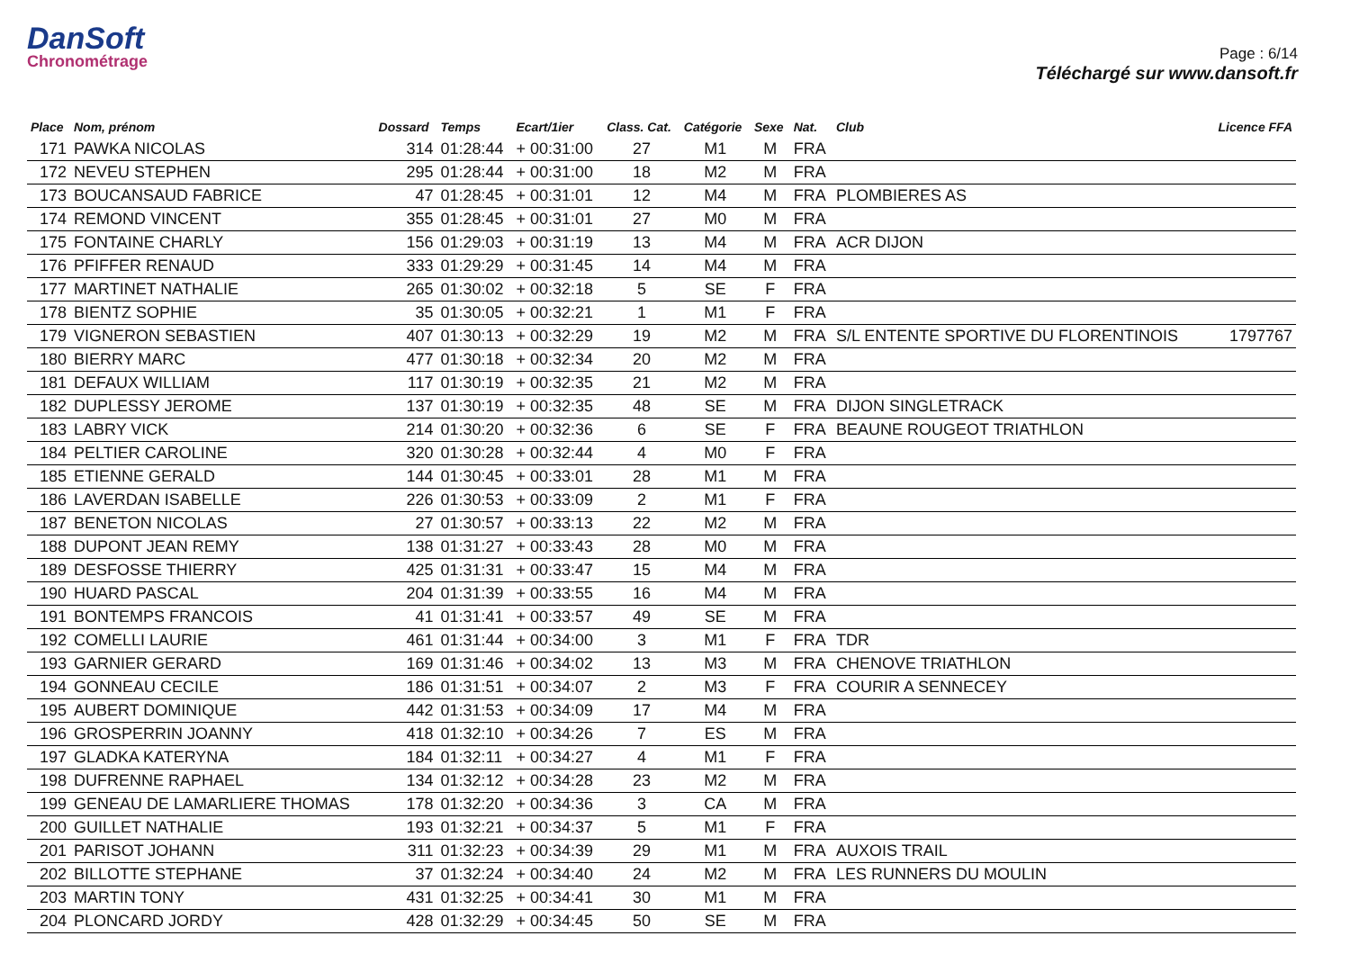DanSoft
Chronométrage
Page : 6/14
Téléchargé sur www.dansoft.fr
| Place | Nom, prénom | Dossard | Temps | Ecart/1ier | Class. Cat. | Catégorie | Sexe | Nat. | Club | Licence FFA |
| --- | --- | --- | --- | --- | --- | --- | --- | --- | --- | --- |
| 171 | PAWKA NICOLAS | 314 | 01:28:44 | + 00:31:00 | 27 | M1 | M | FRA | | |
| 172 | NEVEU STEPHEN | 295 | 01:28:44 | + 00:31:00 | 18 | M2 | M | FRA | | |
| 173 | BOUCANSAUD FABRICE | 47 | 01:28:45 | + 00:31:01 | 12 | M4 | M | FRA | PLOMBIERES AS | |
| 174 | REMOND VINCENT | 355 | 01:28:45 | + 00:31:01 | 27 | M0 | M | FRA | | |
| 175 | FONTAINE CHARLY | 156 | 01:29:03 | + 00:31:19 | 13 | M4 | M | FRA | ACR DIJON | |
| 176 | PFIFFER RENAUD | 333 | 01:29:29 | + 00:31:45 | 14 | M4 | M | FRA | | |
| 177 | MARTINET NATHALIE | 265 | 01:30:02 | + 00:32:18 | 5 | SE | F | FRA | | |
| 178 | BIENTZ SOPHIE | 35 | 01:30:05 | + 00:32:21 | 1 | M1 | F | FRA | | |
| 179 | VIGNERON SEBASTIEN | 407 | 01:30:13 | + 00:32:29 | 19 | M2 | M | FRA | S/L ENTENTE SPORTIVE DU FLORENTINOIS | 1797767 |
| 180 | BIERRY MARC | 477 | 01:30:18 | + 00:32:34 | 20 | M2 | M | FRA | | |
| 181 | DEFAUX WILLIAM | 117 | 01:30:19 | + 00:32:35 | 21 | M2 | M | FRA | | |
| 182 | DUPLESSY JEROME | 137 | 01:30:19 | + 00:32:35 | 48 | SE | M | FRA | DIJON SINGLETRACK | |
| 183 | LABRY VICK | 214 | 01:30:20 | + 00:32:36 | 6 | SE | F | FRA | BEAUNE ROUGEOT TRIATHLON | |
| 184 | PELTIER CAROLINE | 320 | 01:30:28 | + 00:32:44 | 4 | M0 | F | FRA | | |
| 185 | ETIENNE GERALD | 144 | 01:30:45 | + 00:33:01 | 28 | M1 | M | FRA | | |
| 186 | LAVERDAN ISABELLE | 226 | 01:30:53 | + 00:33:09 | 2 | M1 | F | FRA | | |
| 187 | BENETON NICOLAS | 27 | 01:30:57 | + 00:33:13 | 22 | M2 | M | FRA | | |
| 188 | DUPONT JEAN REMY | 138 | 01:31:27 | + 00:33:43 | 28 | M0 | M | FRA | | |
| 189 | DESFOSSE THIERRY | 425 | 01:31:31 | + 00:33:47 | 15 | M4 | M | FRA | | |
| 190 | HUARD PASCAL | 204 | 01:31:39 | + 00:33:55 | 16 | M4 | M | FRA | | |
| 191 | BONTEMPS FRANCOIS | 41 | 01:31:41 | + 00:33:57 | 49 | SE | M | FRA | | |
| 192 | COMELLI LAURIE | 461 | 01:31:44 | + 00:34:00 | 3 | M1 | F | FRA | TDR | |
| 193 | GARNIER GERARD | 169 | 01:31:46 | + 00:34:02 | 13 | M3 | M | FRA | CHENOVE TRIATHLON | |
| 194 | GONNEAU CECILE | 186 | 01:31:51 | + 00:34:07 | 2 | M3 | F | FRA | COURIR A SENNECEY | |
| 195 | AUBERT DOMINIQUE | 442 | 01:31:53 | + 00:34:09 | 17 | M4 | M | FRA | | |
| 196 | GROSPERRIN JOANNY | 418 | 01:32:10 | + 00:34:26 | 7 | ES | M | FRA | | |
| 197 | GLADKA KATERYNA | 184 | 01:32:11 | + 00:34:27 | 4 | M1 | F | FRA | | |
| 198 | DUFRENNE RAPHAEL | 134 | 01:32:12 | + 00:34:28 | 23 | M2 | M | FRA | | |
| 199 | GENEAU DE LAMARLIERE THOMAS | 178 | 01:32:20 | + 00:34:36 | 3 | CA | M | FRA | | |
| 200 | GUILLET NATHALIE | 193 | 01:32:21 | + 00:34:37 | 5 | M1 | F | FRA | | |
| 201 | PARISOT JOHANN | 311 | 01:32:23 | + 00:34:39 | 29 | M1 | M | FRA | AUXOIS TRAIL | |
| 202 | BILLOTTE STEPHANE | 37 | 01:32:24 | + 00:34:40 | 24 | M2 | M | FRA | LES RUNNERS DU MOULIN | |
| 203 | MARTIN TONY | 431 | 01:32:25 | + 00:34:41 | 30 | M1 | M | FRA | | |
| 204 | PLONCARD JORDY | 428 | 01:32:29 | + 00:34:45 | 50 | SE | M | FRA | | |